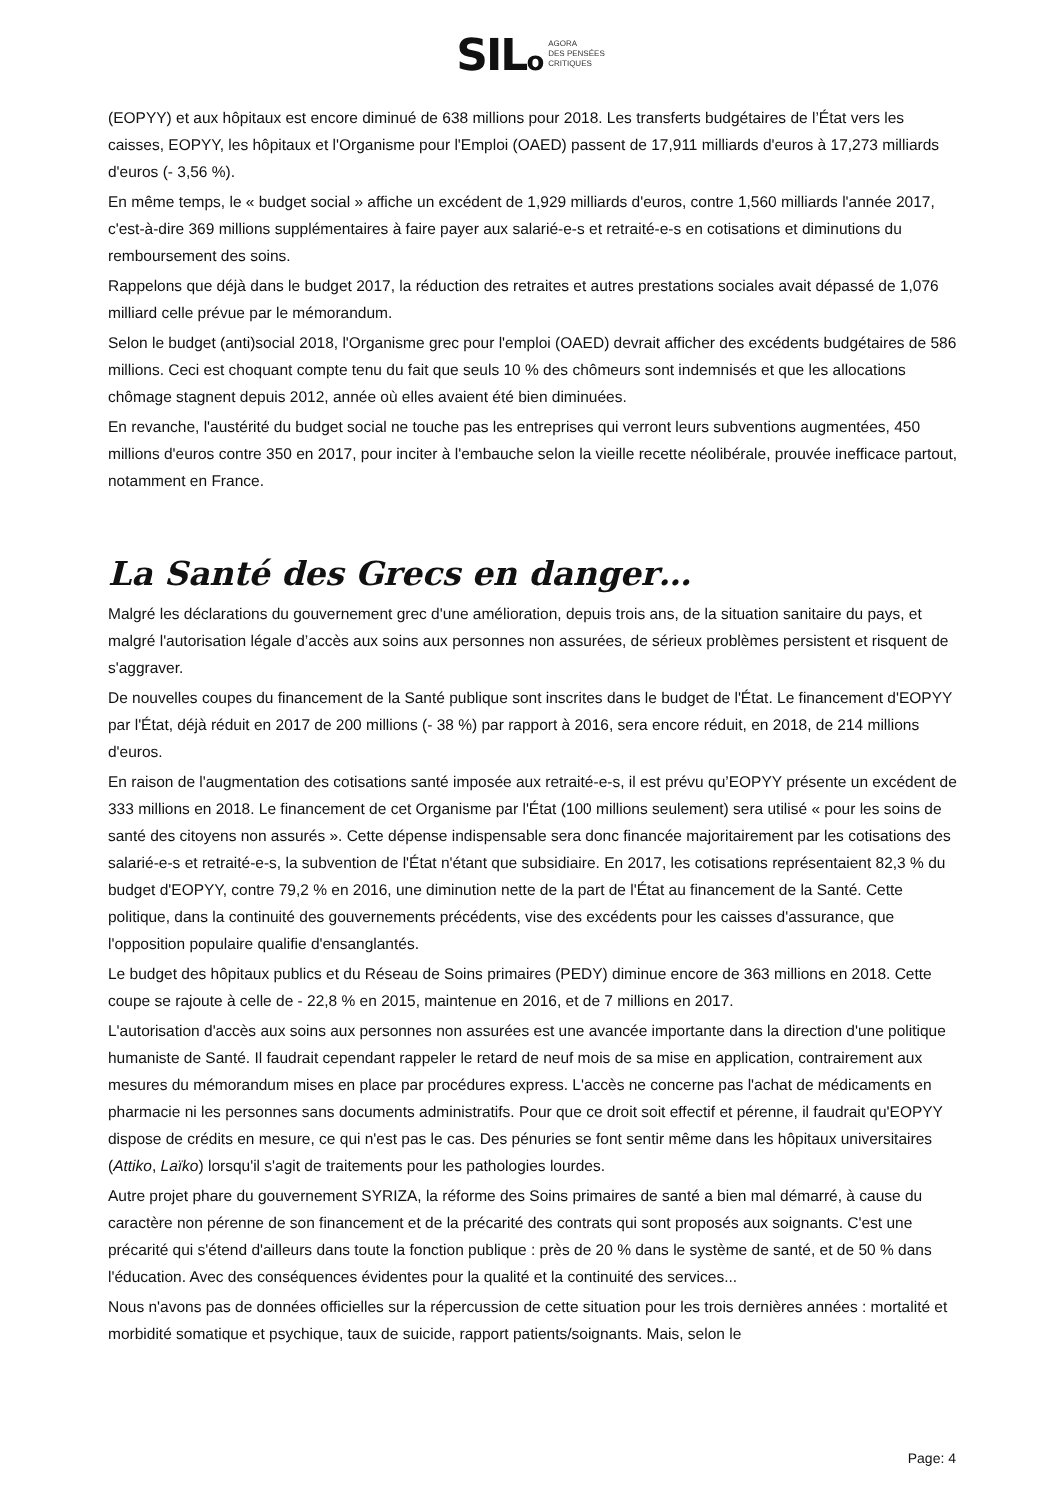SILo AGORA
DES PENSÉES
CRITIQUES
(EOPYY) et aux hôpitaux est encore diminué de 638 millions pour 2018. Les transferts budgétaires de l’État vers les caisses, EOPYY, les hôpitaux et l'Organisme pour l'Emploi (OAED) passent de 17,911 milliards d'euros à 17,273 milliards d'euros (- 3,56 %).
En même temps, le « budget social » affiche un excédent de 1,929 milliards d'euros, contre 1,560 milliards l'année 2017, c'est-à-dire 369 millions supplémentaires à faire payer aux salarié-e-s et retraité-e-s en cotisations et diminutions du remboursement des soins.
Rappelons que déjà dans le budget 2017, la réduction des retraites et autres prestations sociales avait dépassé de 1,076 milliard celle prévue par le mémorandum.
Selon le budget (anti)social 2018, l'Organisme grec pour l'emploi (OAED) devrait afficher des excédents budgétaires de 586 millions. Ceci est choquant compte tenu du fait que seuls 10 % des chômeurs sont indemnisés et que les allocations chômage stagnent depuis 2012, année où elles avaient été bien diminuées.
En revanche, l'austérité du budget social ne touche pas les entreprises qui verront leurs subventions augmentées, 450 millions d'euros contre 350 en 2017, pour inciter à l'embauche selon la vieille recette néolibérale, prouvée inefficace partout, notamment en France.
La Santé des Grecs en danger…
Malgré les déclarations du gouvernement grec d'une amélioration, depuis trois ans, de la situation sanitaire du pays, et malgré l'autorisation légale d’accès aux soins aux personnes non assurées, de sérieux problèmes persistent et risquent de s'aggraver.
De nouvelles coupes du financement de la Santé publique sont inscrites dans le budget de l'État. Le financement d'EOPYY par l'État, déjà réduit en 2017 de 200 millions (- 38 %) par rapport à 2016, sera encore réduit, en 2018, de 214 millions d'euros.
En raison de l'augmentation des cotisations santé imposée aux retraité-e-s, il est prévu qu’EOPYY présente un excédent de 333 millions en 2018. Le financement de cet Organisme par l'État (100 millions seulement) sera utilisé « pour les soins de santé des citoyens non assurés ». Cette dépense indispensable sera donc financée majoritairement par les cotisations des salarié-e-s et retraité-e-s, la subvention de l'État n'étant que subsidiaire. En 2017, les cotisations représentaient 82,3 % du budget d'EOPYY, contre 79,2 % en 2016, une diminution nette de la part de l'État au financement de la Santé. Cette politique, dans la continuité des gouvernements précédents, vise des excédents pour les caisses d'assurance, que l'opposition populaire qualifie d'ensanglantés.
Le budget des hôpitaux publics et du Réseau de Soins primaires (PEDY) diminue encore de 363 millions en 2018. Cette coupe se rajoute à celle de - 22,8 % en 2015, maintenue en 2016, et de 7 millions en 2017.
L'autorisation d'accès aux soins aux personnes non assurées est une avancée importante dans la direction d'une politique humaniste de Santé. Il faudrait cependant rappeler le retard de neuf mois de sa mise en application, contrairement aux mesures du mémorandum mises en place par procédures express. L'accès ne concerne pas l'achat de médicaments en pharmacie ni les personnes sans documents administratifs. Pour que ce droit soit effectif et pérenne, il faudrait qu'EOPYY dispose de crédits en mesure, ce qui n'est pas le cas. Des pénuries se font sentir même dans les hôpitaux universitaires (Attiko, Laïko) lorsqu'il s'agit de traitements pour les pathologies lourdes.
Autre projet phare du gouvernement SYRIZA, la réforme des Soins primaires de santé a bien mal démarré, à cause du caractère non pérenne de son financement et de la précarité des contrats qui sont proposés aux soignants. C'est une précarité qui s'étend d'ailleurs dans toute la fonction publique : près de 20 % dans le système de santé, et de 50 % dans l'éducation. Avec des conséquences évidentes pour la qualité et la continuité des services...
Nous n'avons pas de données officielles sur la répercussion de cette situation pour les trois dernières années : mortalité et morbidité somatique et psychique, taux de suicide, rapport patients/soignants. Mais, selon le
Page: 4